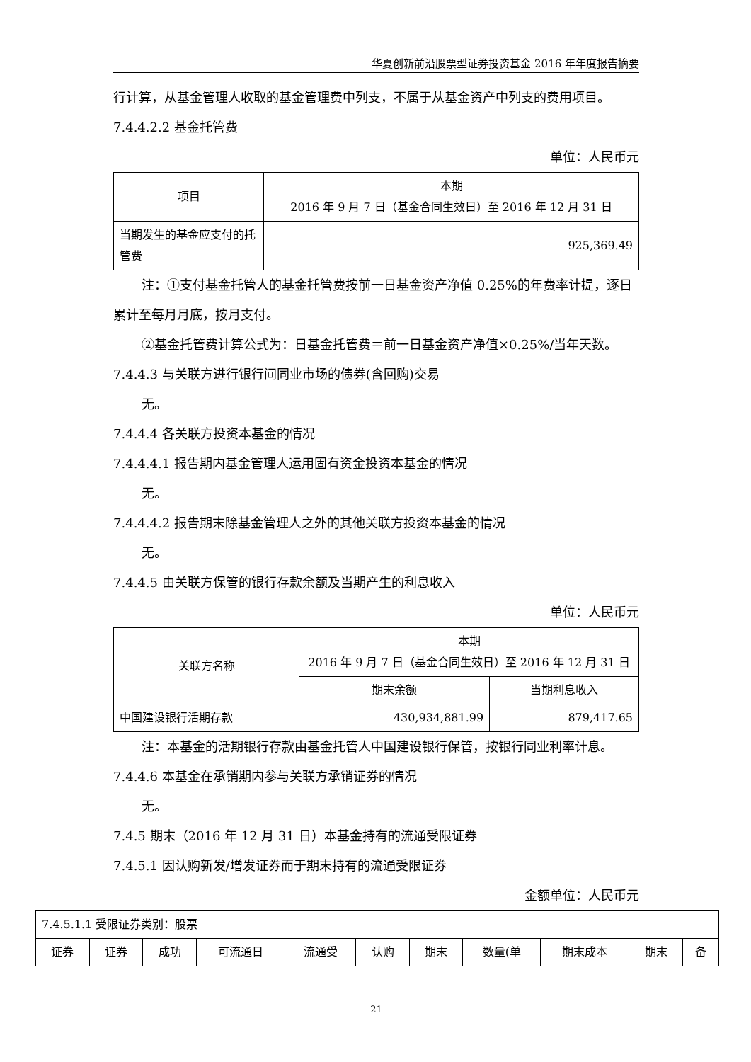华夏创新前沿股票型证券投资基金 2016 年年度报告摘要
行计算，从基金管理人收取的基金管理费中列支，不属于从基金资产中列支的费用项目。
7.4.4.2.2 基金托管费
单位：人民币元
| 项目 | 本期 2016 年 9 月 7 日（基金合同生效日）至 2016 年 12 月 31 日 |
| --- | --- |
| 当期发生的基金应支付的托管费 | 925,369.49 |
注：①支付基金托管人的基金托管费按前一日基金资产净值 0.25%的年费率计提，逐日
累计至每月月底，按月支付。
②基金托管费计算公式为：日基金托管费＝前一日基金资产净值×0.25%/当年天数。
7.4.4.3 与关联方进行银行间同业市场的债券(含回购)交易
无。
7.4.4.4 各关联方投资本基金的情况
7.4.4.4.1 报告期内基金管理人运用固有资金投资本基金的情况
无。
7.4.4.4.2 报告期末除基金管理人之外的其他关联方投资本基金的情况
无。
7.4.4.5 由关联方保管的银行存款余额及当期产生的利息收入
单位：人民币元
| 关联方名称 | 本期 2016 年 9 月 7 日（基金合同生效日）至 2016 年 12 月 31 日 | |
| --- | --- | --- |
| | 期末余额 | 当期利息收入 |
| 中国建设银行活期存款 | 430,934,881.99 | 879,417.65 |
注：本基金的活期银行存款由基金托管人中国建设银行保管，按银行同业利率计息。
7.4.4.6 本基金在承销期内参与关联方承销证券的情况
无。
7.4.5 期末（2016 年 12 月 31 日）本基金持有的流通受限证券
7.4.5.1 因认购新发/增发证券而于期末持有的流通受限证券
金额单位：人民币元
| 7.4.5.1.1 受限证券类别：股票 | | | | | | | | | | |
| 证券 | 证券 | 成功 | 可流通日 | 流通受 | 认购 | 期末 | 数量(单 | 期末成本 | 期末 | 备 |
21